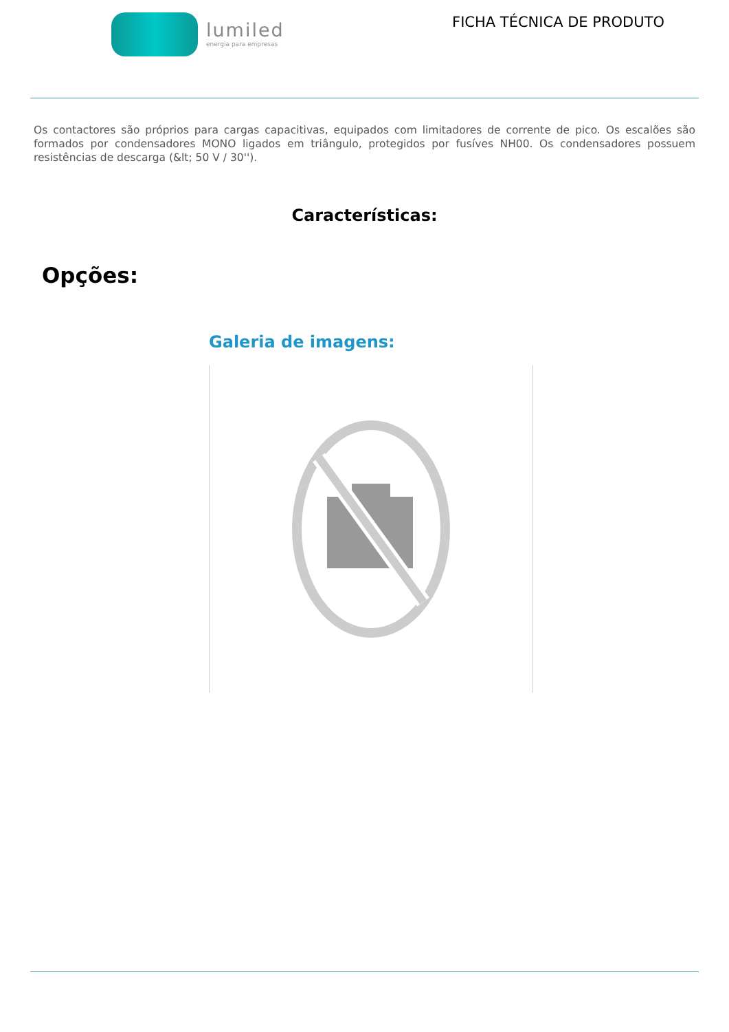lumiled
energia para empresas
FICHA TÉCNICA DE PRODUTO
Os contactores são próprios para cargas capacitivas, equipados com limitadores de corrente de pico. Os escalões são formados por condensadores MONO ligados em triângulo, protegidos por fusíves NH00. Os condensadores possuem resistências de descarga (&lt; 50 V / 30'').
Características:
Opções:
Galeria de imagens: